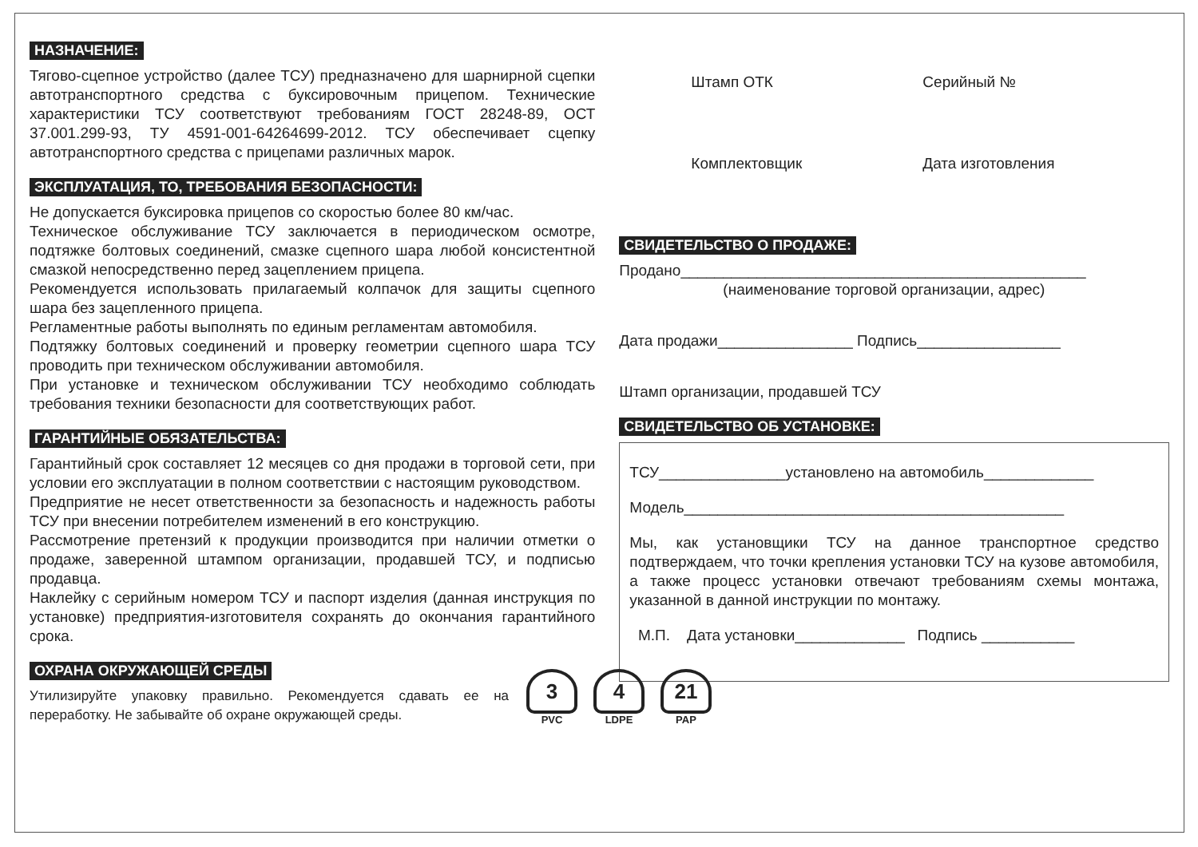НАЗНАЧЕНИЕ:
Тягово-сцепное устройство (далее ТСУ) предназначено для шарнирной сцепки автотранспортного средства с буксировочным прицепом. Технические характеристики ТСУ соответствуют требованиям ГОСТ 28248-89, ОСТ 37.001.299-93, ТУ 4591-001-64264699-2012. ТСУ обеспечивает сцепку автотранспортного средства с прицепами различных марок.
ЭКСПЛУАТАЦИЯ, ТО, ТРЕБОВАНИЯ БЕЗОПАСНОСТИ:
Не допускается буксировка прицепов со скоростью более 80 км/час.
Техническое обслуживание ТСУ заключается в периодическом осмотре, подтяжке болтовых соединений, смазке сцепного шара любой консистентной смазкой непосредственно перед зацеплением прицепа.
Рекомендуется использовать прилагаемый колпачок для защиты сцепного шара без зацепленного прицепа.
Регламентные работы выполнять по единым регламентам автомобиля.
Подтяжку болтовых соединений и проверку геометрии сцепного шара ТСУ проводить при техническом обслуживании автомобиля.
При установке и техническом обслуживании ТСУ необходимо соблюдать требования техники безопасности для соответствующих работ.
ГАРАНТИЙНЫЕ ОБЯЗАТЕЛЬСТВА:
Гарантийный срок составляет 12 месяцев со дня продажи в торговой сети, при условии его эксплуатации в полном соответствии с настоящим руководством.
Предприятие не несет ответственности за безопасность и надежность работы ТСУ при внесении потребителем изменений в его конструкцию.
Рассмотрение претензий к продукции производится при наличии отметки о продаже, заверенной штампом организации, продавшей ТСУ, и подписью продавца.
Наклейку с серийным номером ТСУ и паспорт изделия (данная инструкция по установке) предприятия-изготовителя сохранять до окончания гарантийного срока.
ОХРАНА ОКРУЖАЮЩЕЙ СРЕДЫ
Утилизируйте упаковку правильно. Рекомендуется сдавать ее на переработку. Не забывайте об охране окружающей среды.
Штамп ОТК Серийный №
Комплектовщик Дата изготовления
СВИДЕТЕЛЬСТВО О ПРОДАЖЕ:
Продано________________________________________________
(наименование торговой организации, адрес)
Дата продажи________________ Подпись_________________
Штамп организации, продавшей ТСУ
СВИДЕТЕЛЬСТВО ОБ УСТАНОВКЕ:
ТСУ_______________установлено на автомобиль_____________
Модель_____________________________________________
Мы, как установщики ТСУ на данное транспортное средство подтверждаем, что точки крепления установки ТСУ на кузове автомобиля, а также процесс установки отвечают требованиям схемы монтажа, указанной в данной инструкции по монтажу.
М.П. Дата установки_____________ Подпись ___________
3
PVC
4
LDPE
21
PAP